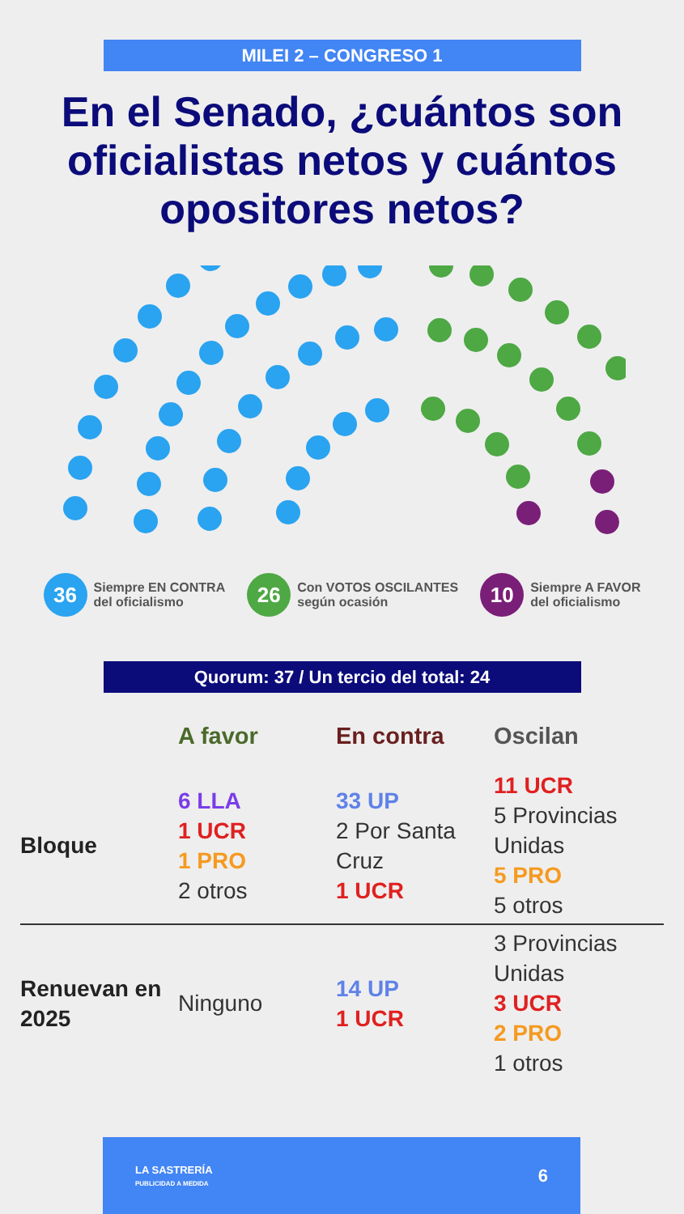MILEI 2 – CONGRESO 1
En el Senado, ¿cuántos son oficialistas netos y cuántos opositores netos?
36
Siempre EN CONTRA
del oficialismo
26
Con VOTOS OSCILANTES
según ocasión
10
Siempre A FAVOR
del oficialismo
Quorum: 37 / Un tercio del total: 24
| | A favor | En contra | Oscilan |
| --- | --- | --- | --- |
| Bloque | 6 LLA 1 UCR 1 PRO 2 otros | 33 UP 2 Por Santa Cruz 1 UCR | 11 UCR 5 Provincias Unidas 5 PRO 5 otros |
| Renuevan en 2025 | Ninguno | 14 UP 1 UCR | 3 Provincias Unidas 3 UCR 2 PRO 1 otros |
LA SASTRERÍA
PUBLICIDAD A MEDIDA
6